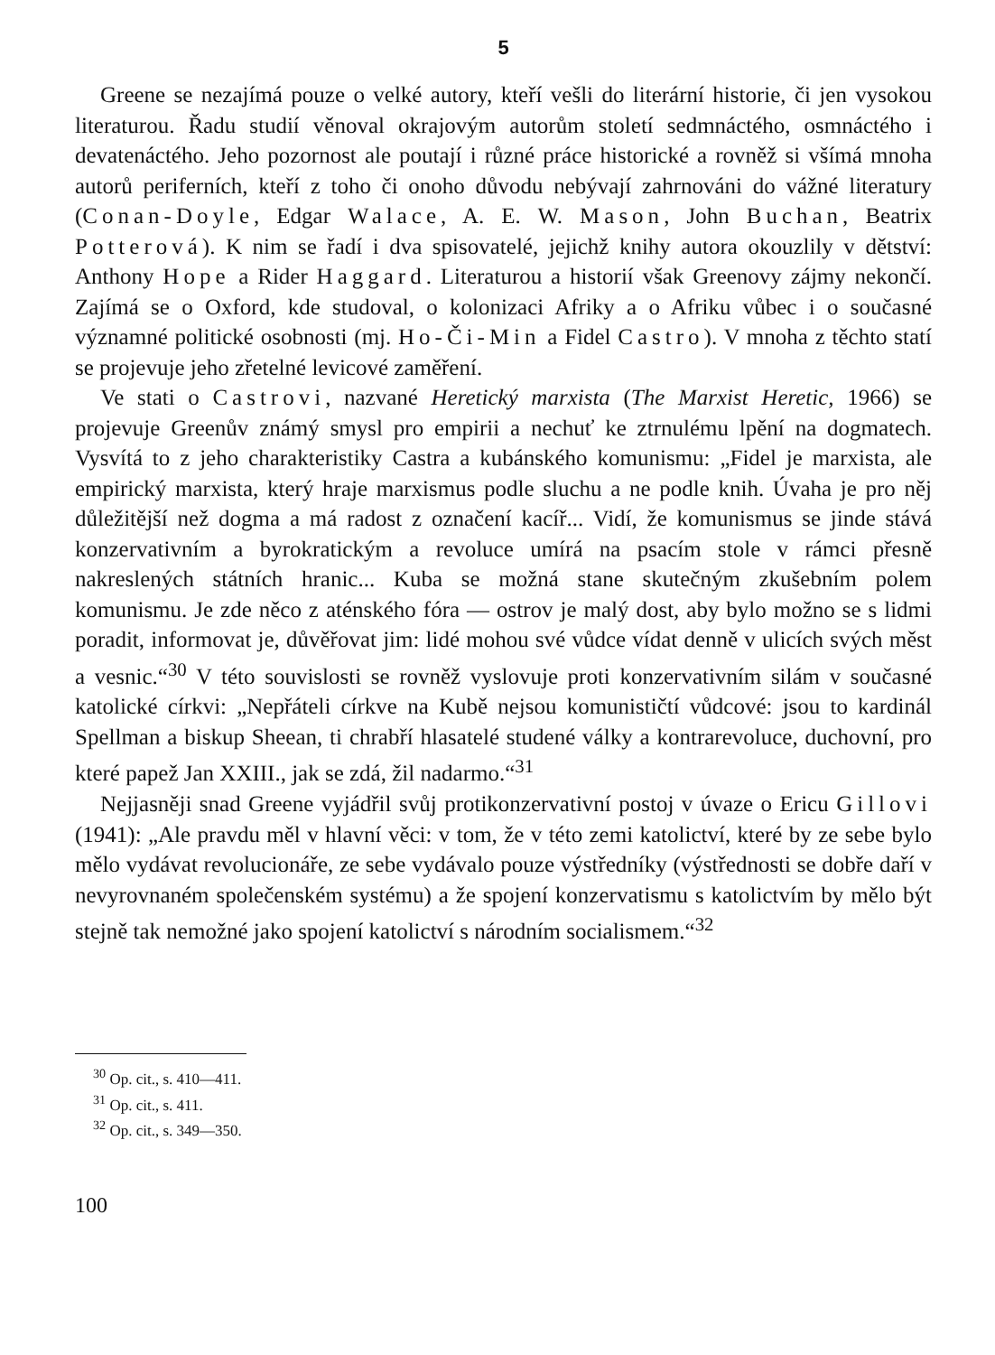5
Greene se nezajímá pouze o velké autory, kteří vešli do literární historie, či jen vysokou literaturou. Řadu studií věnoval okrajovým autorům století sedmnáctého, osmnáctého i devatenáctého. Jeho pozornost ale poutají i různé práce historické a rovněž si všímá mnoha autorů periferních, kteří z toho či onoho důvodu nebývají zahrnováni do vážné literatury (Conan-Doyle, Edgar Walace, A. E. W. Mason, John Buchan, Beatrix Potterová). K nim se řadí i dva spisovatelé, jejichž knihy autora okouzlily v dětství: Anthony Hope a Rider Haggard. Literaturou a historií však Greenovy zájmy nekončí. Zajímá se o Oxford, kde studoval, o kolonizaci Afriky a o Afriku vůbec i o současné významné politické osobnosti (mj. Ho-Či-Min a Fidel Castro). V mnoha z těchto statí se projevuje jeho zřetelné levicové zaměření.
Ve stati o Castrovi, nazvané Heretický marxista (The Marxist Heretic, 1966) se projevuje Greenův známý smysl pro empirii a nechuť ke ztrnulému lpění na dogmatech. Vysvítá to z jeho charakteristiky Castra a kubánského komunismu: „Fidel je marxista, ale empirický marxista, který hraje marxismus podle sluchu a ne podle knih. Úvaha je pro něj důležitější než dogma a má radost z označení kacíř... Vidí, že komunismus se jinde stává konzervativním a byrokratickým a revoluce umírá na psacím stole v rámci přesně nakreslených státních hranic... Kuba se možná stane skutečným zkušebním polem komunismu. Je zde něco z aténského fóra — ostrov je malý dost, aby bylo možno se s lidmi poradit, informovat je, důvěřovat jim: lidé mohou své vůdce vídat denně v ulicích svých měst a vesnic.“<sup>30</sup> V této souvislosti se rovněž vyslovuje proti konzervativním silám v současné katolické církvi: „Nepřáteli církve na Kubě nejsou komunističtí vůdcové: jsou to kardinál Spellman a biskup Sheean, ti chrabří hlasatelé studené války a kontrarevoluce, duchovní, pro které papež Jan XXIII., jak se zdá, žil nadarmo.“<sup>31</sup>
Nejjasněji snad Greene vyjádřil svůj protikonzervativní postoj v úvaze o Ericu Gillovi (1941): „Ale pravdu měl v hlavní věci: v tom, že v této zemi katolictví, které by ze sebe bylo mělo vydávat revolucionáře, ze sebe vydávalo pouze výstředníky (výstřednosti se dobře daří v nevyrovnaném společenském systému) a že spojení konzervatismu s katolictvím by mělo být stejně tak nemožné jako spojení katolictví s národním socialismem.“<sup>32</sup>
<sup>30</sup> Op. cit., s. 410—411.
<sup>31</sup> Op. cit., s. 411.
<sup>32</sup> Op. cit., s. 349—350.
100